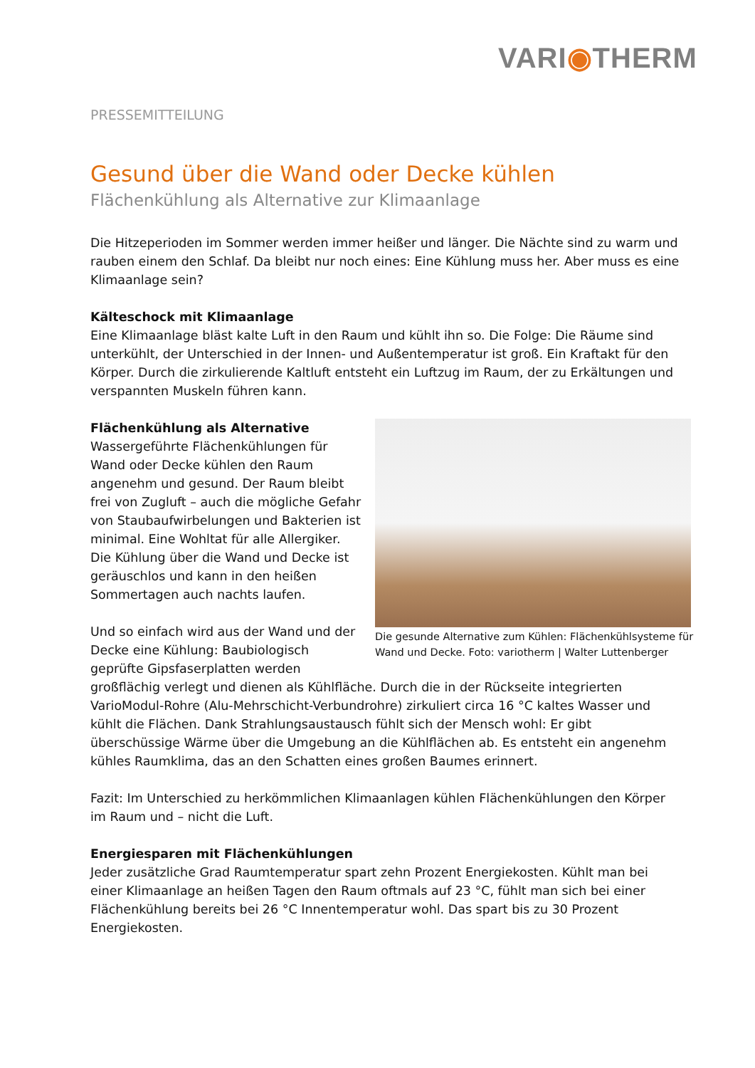VARI◉THERM
PRESSEMITTEILUNG
Gesund über die Wand oder Decke kühlen
Flächenkühlung als Alternative zur Klimaanlage
Die Hitzeperioden im Sommer werden immer heißer und länger. Die Nächte sind zu warm und rauben einem den Schlaf. Da bleibt nur noch eines: Eine Kühlung muss her. Aber muss es eine Klimaanlage sein?
Kälteschock mit Klimaanlage
Eine Klimaanlage bläst kalte Luft in den Raum und kühlt ihn so. Die Folge: Die Räume sind unterkühlt, der Unterschied in der Innen- und Außentemperatur ist groß. Ein Kraftakt für den Körper. Durch die zirkulierende Kaltluft entsteht ein Luftzug im Raum, der zu Erkältungen und verspannten Muskeln führen kann.
Die gesunde Alternative zum Kühlen: Flächenkühlsysteme für Wand und Decke. Foto: variotherm | Walter Luttenberger
Flächenkühlung als Alternative
Wassergeführte Flächenkühlungen für Wand oder Decke kühlen den Raum angenehm und gesund. Der Raum bleibt frei von Zugluft – auch die mögliche Gefahr von Staubaufwirbelungen und Bakterien ist minimal. Eine Wohltat für alle Allergiker. Die Kühlung über die Wand und Decke ist geräuschlos und kann in den heißen Sommertagen auch nachts laufen.
Und so einfach wird aus der Wand und der Decke eine Kühlung: Baubiologisch geprüfte Gipsfaserplatten werden großflächig verlegt und dienen als Kühlfläche. Durch die in der Rückseite integrierten VarioModul-Rohre (Alu-Mehrschicht-Verbundrohre) zirkuliert circa 16 °C kaltes Wasser und kühlt die Flächen. Dank Strahlungsaustausch fühlt sich der Mensch wohl: Er gibt überschüssige Wärme über die Umgebung an die Kühlflächen ab. Es entsteht ein angenehm kühles Raumklima, das an den Schatten eines großen Baumes erinnert.
Fazit: Im Unterschied zu herkömmlichen Klimaanlagen kühlen Flächenkühlungen den Körper im Raum und – nicht die Luft.
Energiesparen mit Flächenkühlungen
Jeder zusätzliche Grad Raumtemperatur spart zehn Prozent Energiekosten. Kühlt man bei einer Klimaanlage an heißen Tagen den Raum oftmals auf 23 °C, fühlt man sich bei einer Flächenkühlung bereits bei 26 °C Innentemperatur wohl. Das spart bis zu 30 Prozent Energiekosten.